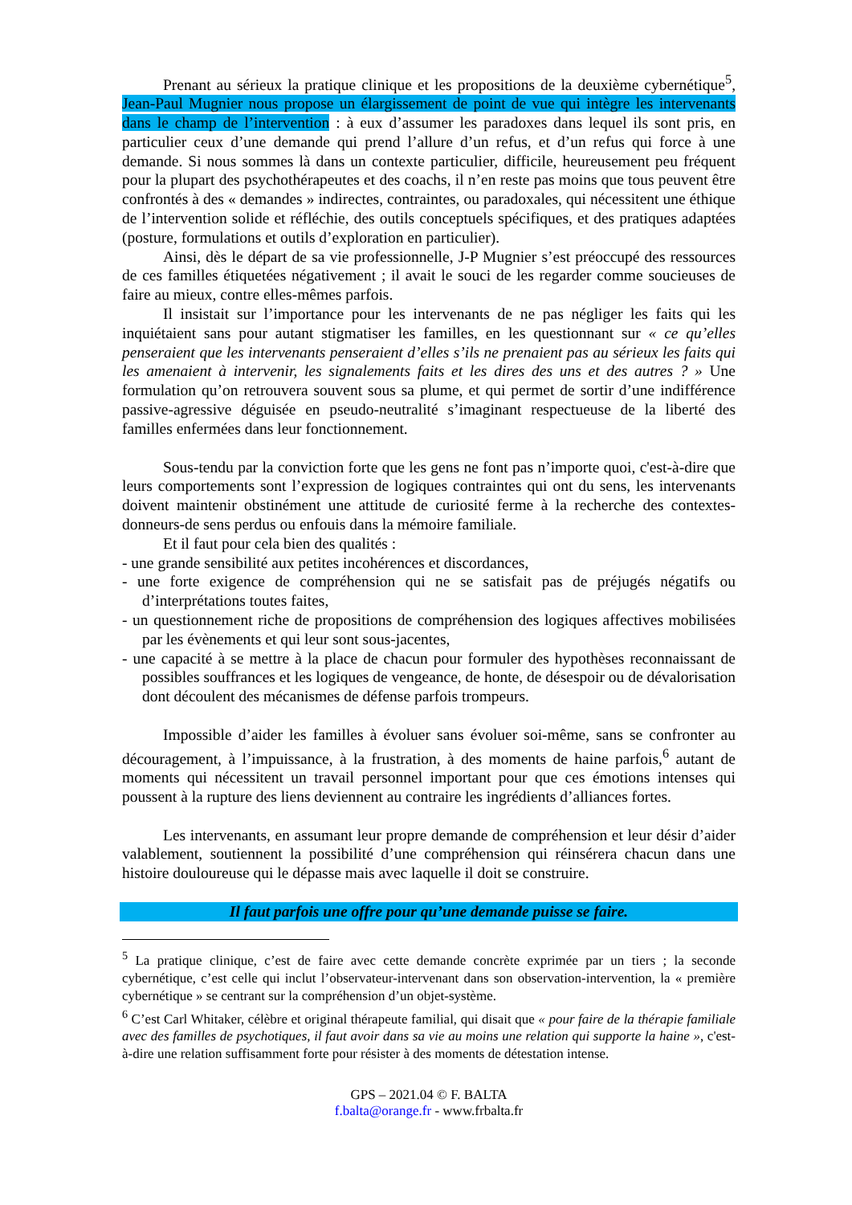Prenant au sérieux la pratique clinique et les propositions de la deuxième cybernétique<sup>5</sup>, Jean-Paul Mugnier nous propose un élargissement de point de vue qui intègre les intervenants dans le champ de l’intervention : à eux d’assumer les paradoxes dans lequel ils sont pris, en particulier ceux d’une demande qui prend l’allure d’un refus, et d’un refus qui force à une demande. Si nous sommes là dans un contexte particulier, difficile, heureusement peu fréquent pour la plupart des psychothérapeutes et des coachs, il n’en reste pas moins que tous peuvent être confrontés à des « demandes » indirectes, contraintes, ou paradoxales, qui nécessitent une éthique de l’intervention solide et réfléchie, des outils conceptuels spécifiques, et des pratiques adaptées (posture, formulations et outils d’exploration en particulier).
Ainsi, dès le départ de sa vie professionnelle, J-P Mugnier s’est préoccupé des ressources de ces familles étiquetées négativement ; il avait le souci de les regarder comme soucieuses de faire au mieux, contre elles-mêmes parfois.
Il insistait sur l’importance pour les intervenants de ne pas négliger les faits qui les inquiétaient sans pour autant stigmatiser les familles, en les questionnant sur « ce qu’elles penseraient que les intervenants penseraient d’elles s’ils ne prenaient pas au sérieux les faits qui les amenaient à intervenir, les signalements faits et les dires des uns et des autres ? » Une formulation qu’on retrouvera souvent sous sa plume, et qui permet de sortir d’une indifférence passive-agressive déguisée en pseudo-neutralité s’imaginant respectueuse de la liberté des familles enfermées dans leur fonctionnement.
Sous-tendu par la conviction forte que les gens ne font pas n’importe quoi, c'est-à-dire que leurs comportements sont l’expression de logiques contraintes qui ont du sens, les intervenants doivent maintenir obstinément une attitude de curiosité ferme à la recherche des contextes-donneurs-de sens perdus ou enfouis dans la mémoire familiale.
Et il faut pour cela bien des qualités :
- une grande sensibilité aux petites incohérences et discordances,
- une forte exigence de compréhension qui ne se satisfait pas de préjugés négatifs ou d’interprétations toutes faites,
- un questionnement riche de propositions de compréhension des logiques affectives mobilisées par les évènements et qui leur sont sous-jacentes,
- une capacité à se mettre à la place de chacun pour formuler des hypothèses reconnaissant de possibles souffrances et les logiques de vengeance, de honte, de désespoir ou de dévalorisation dont découlent des mécanismes de défense parfois trompeurs.
Impossible d’aider les familles à évoluer sans évoluer soi-même, sans se confronter au découragement, à l’impuissance, à la frustration, à des moments de haine parfois,<sup>6</sup> autant de moments qui nécessitent un travail personnel important pour que ces émotions intenses qui poussent à la rupture des liens deviennent au contraire les ingrédients d’alliances fortes.
Les intervenants, en assumant leur propre demande de compréhension et leur désir d’aider valablement, soutiennent la possibilité d’une compréhension qui réinsérera chacun dans une histoire douloureuse qui le dépasse mais avec laquelle il doit se construire.
Il faut parfois une offre pour qu’une demande puisse se faire.
<sup>5</sup> La pratique clinique, c’est de faire avec cette demande concrète exprimée par un tiers ; la seconde cybernétique, c’est celle qui inclut l’observateur-intervenant dans son observation-intervention, la « première cybernétique » se centrant sur la compréhension d’un objet-système.
<sup>6</sup> C’est Carl Whitaker, célèbre et original thérapeute familial, qui disait que « pour faire de la thérapie familiale avec des familles de psychotiques, il faut avoir dans sa vie au moins une relation qui supporte la haine », c'est-à-dire une relation suffisamment forte pour résister à des moments de détestation intense.
GPS – 2021.04 © F. BALTA
f.balta@orange.fr - www.frbalta.fr